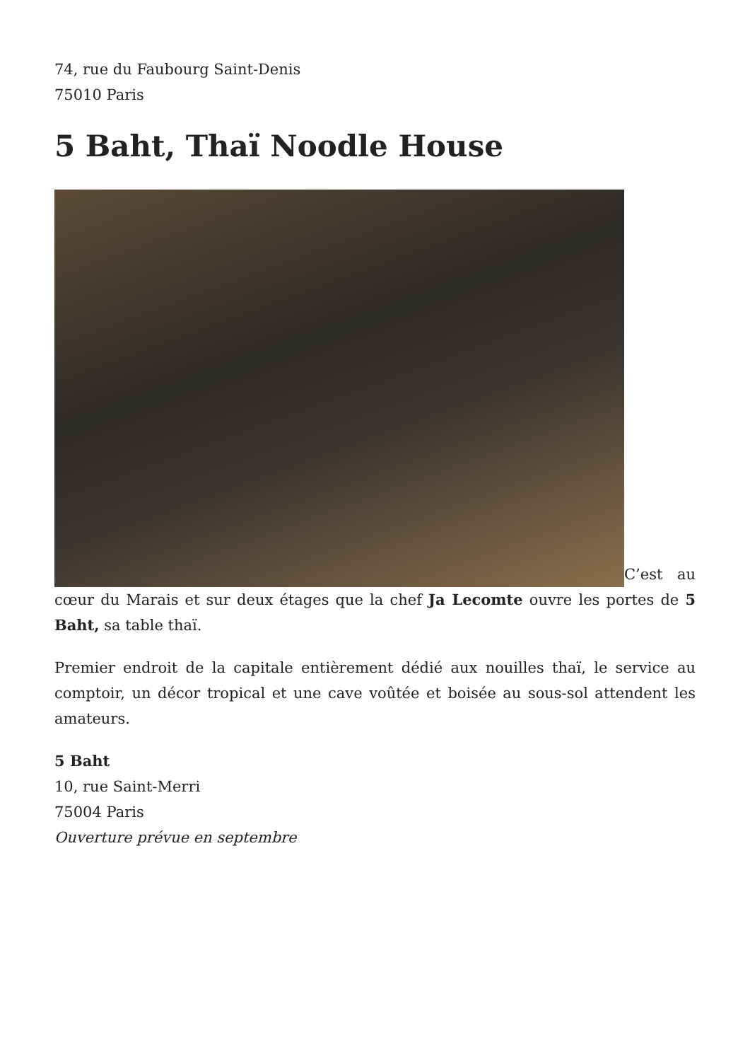74, rue du Faubourg Saint-Denis
75010 Paris
5 Baht, Thaï Noodle House
C’est au cœur du Marais et sur deux étages que la chef Ja Lecomte ouvre les portes de 5 Baht, sa table thaï.
Premier endroit de la capitale entièrement dédié aux nouilles thaï, le service au comptoir, un décor tropical et une cave voûtée et boisée au sous-sol attendent les amateurs.
5 Baht
10, rue Saint-Merri
75004 Paris
Ouverture prévue en septembre